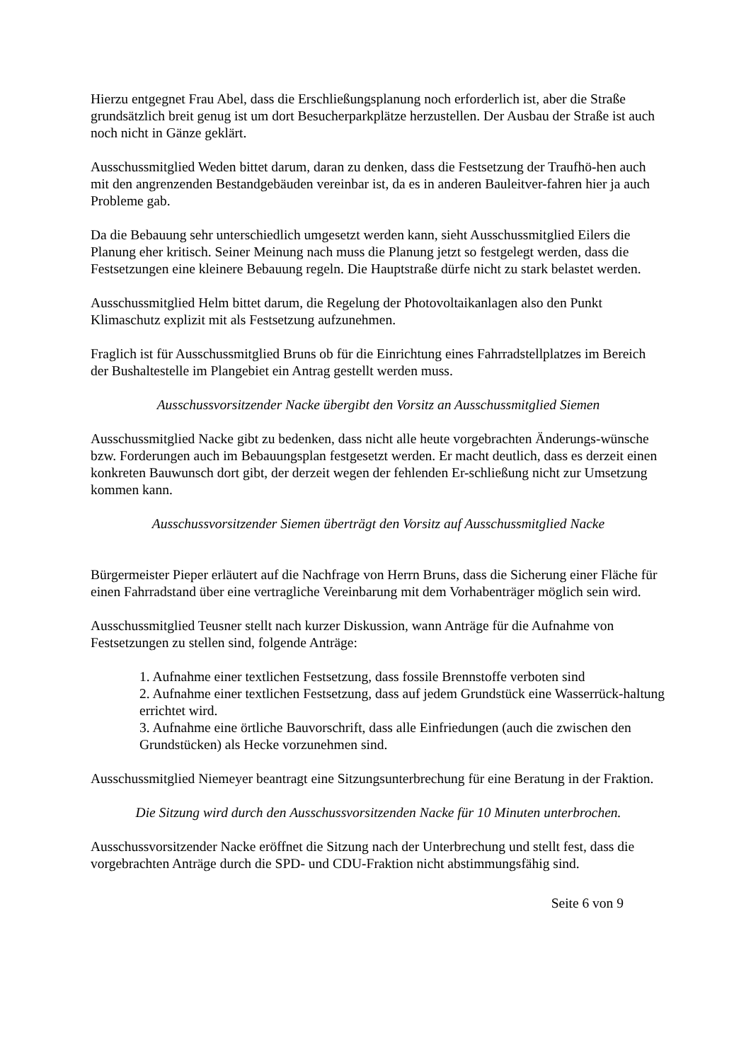Hierzu entgegnet Frau Abel, dass die Erschließungsplanung noch erforderlich ist, aber die Straße grundsätzlich breit genug ist um dort Besucherparkplätze herzustellen. Der Ausbau der Straße ist auch noch nicht in Gänze geklärt.
Ausschussmitglied Weden bittet darum, daran zu denken, dass die Festsetzung der Traufhö-hen auch mit den angrenzenden Bestandgebäuden vereinbar ist, da es in anderen Bauleitver-fahren hier ja auch Probleme gab.
Da die Bebauung sehr unterschiedlich umgesetzt werden kann, sieht Ausschussmitglied Eilers die Planung eher kritisch. Seiner Meinung nach muss die Planung jetzt so festgelegt werden, dass die Festsetzungen eine kleinere Bebauung regeln. Die Hauptstraße dürfe nicht zu stark belastet werden.
Ausschussmitglied Helm bittet darum, die Regelung der Photovoltaikanlagen also den Punkt Klimaschutz explizit mit als Festsetzung aufzunehmen.
Fraglich ist für Ausschussmitglied Bruns ob für die Einrichtung eines Fahrradstellplatzes im Bereich der Bushaltestelle im Plangebiet ein Antrag gestellt werden muss.
Ausschussvorsitzender Nacke übergibt den Vorsitz an Ausschussmitglied Siemen
Ausschussmitglied Nacke gibt zu bedenken, dass nicht alle heute vorgebrachten Änderungs-wünsche bzw. Forderungen auch im Bebauungsplan festgesetzt werden. Er macht deutlich, dass es derzeit einen konkreten Bauwunsch dort gibt, der derzeit wegen der fehlenden Er-schließung nicht zur Umsetzung kommen kann.
Ausschussvorsitzender Siemen überträgt den Vorsitz auf Ausschussmitglied Nacke
Bürgermeister Pieper erläutert auf die Nachfrage von Herrn Bruns, dass die Sicherung einer Fläche für einen Fahrradstand über eine vertragliche Vereinbarung mit dem Vorhabenträger möglich sein wird.
Ausschussmitglied Teusner stellt nach kurzer Diskussion, wann Anträge für die Aufnahme von Festsetzungen zu stellen sind, folgende Anträge:
1. Aufnahme einer textlichen Festsetzung, dass fossile Brennstoffe verboten sind
2. Aufnahme einer textlichen Festsetzung, dass auf jedem Grundstück eine Wasserrück-haltung errichtet wird.
3. Aufnahme eine örtliche Bauvorschrift, dass alle Einfriedungen (auch die zwischen den Grundstücken) als Hecke vorzunehmen sind.
Ausschussmitglied Niemeyer beantragt eine Sitzungsunterbrechung für eine Beratung in der Fraktion.
Die Sitzung wird durch den Ausschussvorsitzenden Nacke für 10 Minuten unterbrochen.
Ausschussvorsitzender Nacke eröffnet die Sitzung nach der Unterbrechung und stellt fest, dass die vorgebrachten Anträge durch die SPD- und CDU-Fraktion nicht abstimmungsfähig sind.
Seite 6 von 9